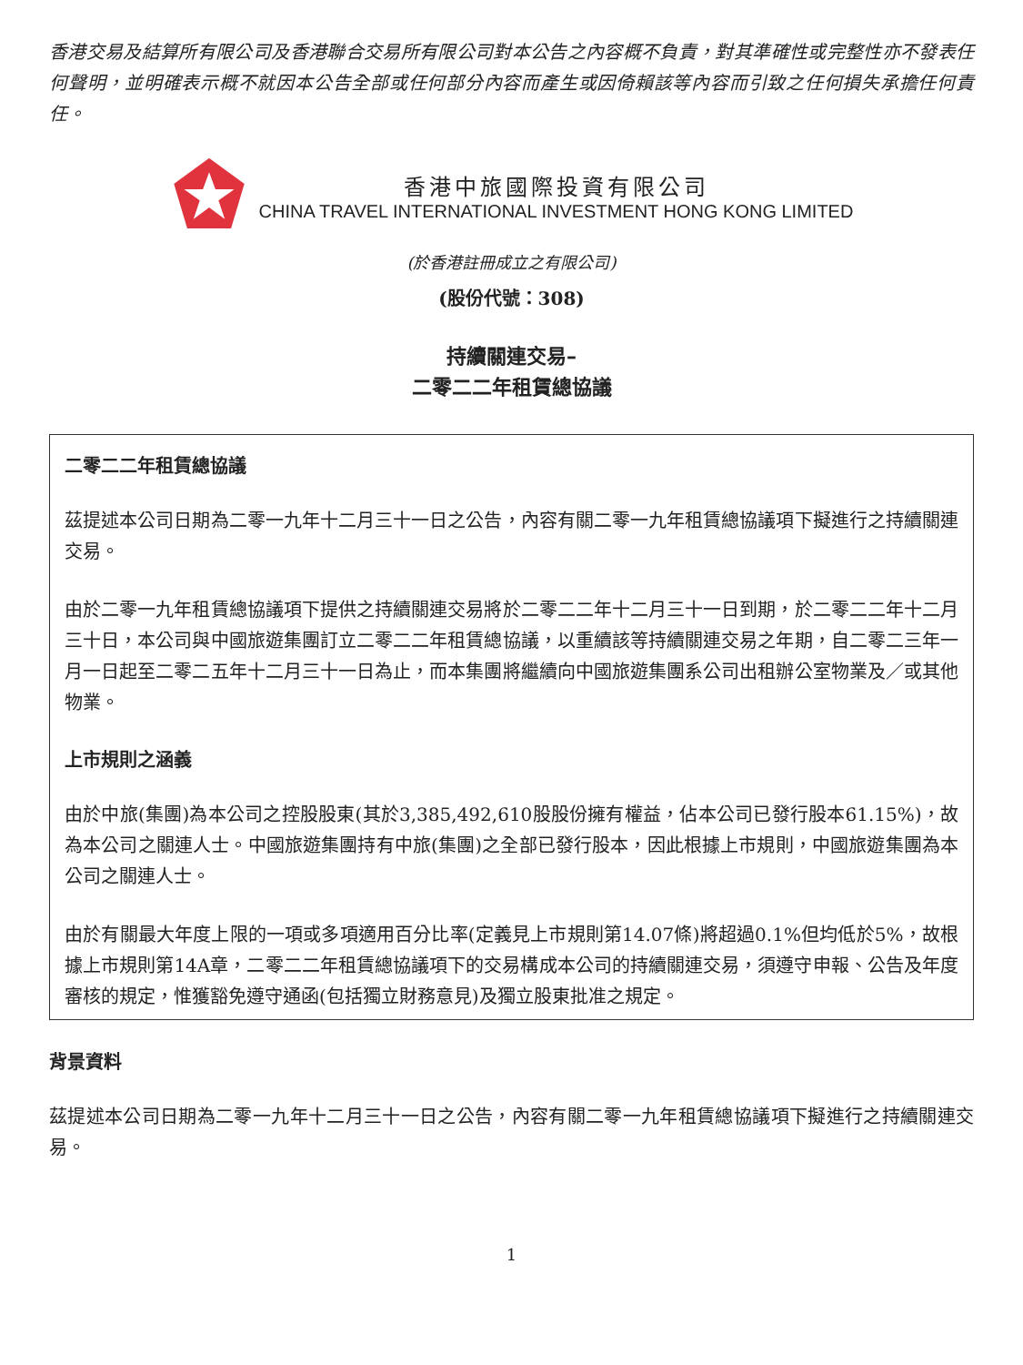香港交易及結算所有限公司及香港聯合交易所有限公司對本公告之內容概不負責，對其準確性或完整性亦不發表任何聲明，並明確表示概不就因本公告全部或任何部分內容而產生或因倚賴該等內容而引致之任何損失承擔任何責任。
香港中旅國際投資有限公司
CHINA TRAVEL INTERNATIONAL INVESTMENT HONG KONG LIMITED
(於香港註冊成立之有限公司)
(股份代號：308)
持續關連交易–
二零二二年租賃總協議
二零二二年租賃總協議
茲提述本公司日期為二零一九年十二月三十一日之公告，內容有關二零一九年租賃總協議項下擬進行之持續關連交易。
由於二零一九年租賃總協議項下提供之持續關連交易將於二零二二年十二月三十一日到期，於二零二二年十二月三十日，本公司與中國旅遊集團訂立二零二二年租賃總協議，以重續該等持續關連交易之年期，自二零二三年一月一日起至二零二五年十二月三十一日為止，而本集團將繼續向中國旅遊集團系公司出租辦公室物業及／或其他物業。
上市規則之涵義
由於中旅(集團)為本公司之控股股東(其於3,385,492,610股股份擁有權益，佔本公司已發行股本61.15%)，故為本公司之關連人士。中國旅遊集團持有中旅(集團)之全部已發行股本，因此根據上市規則，中國旅遊集團為本公司之關連人士。
由於有關最大年度上限的一項或多項適用百分比率(定義見上市規則第14.07條)將超過0.1%但均低於5%，故根據上市規則第14A章，二零二二年租賃總協議項下的交易構成本公司的持續關連交易，須遵守申報、公告及年度審核的規定，惟獲豁免遵守通函(包括獨立財務意見)及獨立股東批准之規定。
背景資料
茲提述本公司日期為二零一九年十二月三十一日之公告，內容有關二零一九年租賃總協議項下擬進行之持續關連交易。
1